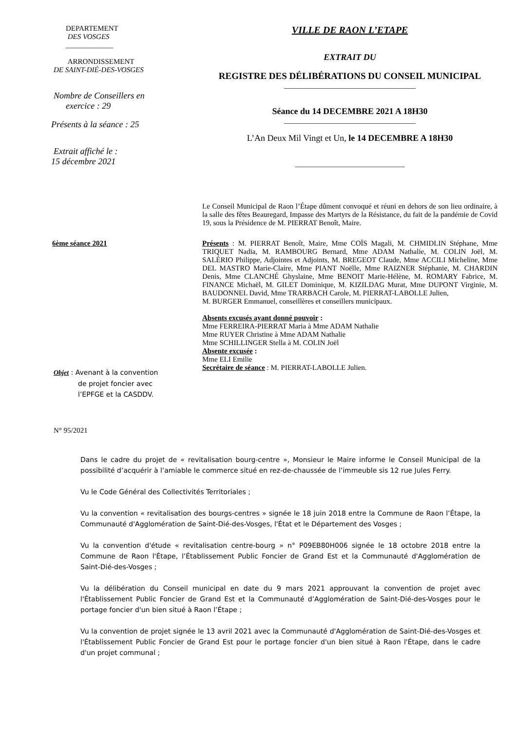DEPARTEMENT
DES VOSGES
_____________
ARRONDISSEMENT
DE SAINT-DIÉ-DES-VOSGES
Nombre de Conseillers en
exercice : 29
Présents à la séance : 25
Extrait affiché le :
15 décembre 2021
VILLE DE RAON L’ETAPE
EXTRAIT DU
REGISTRE DES DÉLIBÉRATIONS DU CONSEIL MUNICIPAL
____________________________________
Séance du 14 DECEMBRE 2021 A 18H30
____________________________________
L’An Deux Mil Vingt et Un, le 14 DECEMBRE A 18H30
______________________________
Le Conseil Municipal de Raon l’Étape dûment convoqué et réuni en dehors de son lieu ordinaire, à la salle des fêtes Beauregard, Impasse des Martyrs de la Résistance, du fait de la pandémie de Covid 19, sous la Présidence de M. PIERRAT Benoît, Maire.
6ème séance 2021
Objet : Avenant à la convention
de projet foncier avec
l’EPFGE et la CASDDV.
N° 95/2021
Présents : M. PIERRAT Benoît, Maire, Mme COÏS Magali, M. CHMIDLIN Stéphane, Mme TRIQUET Nadia, M. RAMBOURG Bernard, Mme ADAM Nathalie, M. COLIN Joël, M. SALÉRIO Philippe, Adjointes et Adjoints, M. BREGEOT Claude, Mme ACCILI Micheline, Mme DEL MASTRO Marie-Claire, Mme PIANT Noëlle, Mme RAIZNER Stéphanie, M. CHARDIN Denis, Mme CLANCHÉ Ghyslaine, Mme BENOIT Marie-Hélène, M. ROMARY Fabrice, M. FINANCE Michaël, M. GILET Dominique, M. KIZILDAG Murat, Mme DUPONT Virginie, M. BAUDONNEL David, Mme TRARBACH Carole, M. PIERRAT-LABOLLE Julien,
M. BURGER Emmanuel, conseillères et conseillers municipaux.
Absents excusés ayant donné pouvoir :
Mme FERREIRA-PIERRAT Maria à Mme ADAM Nathalie
Mme RUYER Christine à Mme ADAM Nathalie
Mme SCHILLINGER Stella à M. COLIN Joël
Absente excusée :
Mme ELI Emilie
Secrétaire de séance : M. PIERRAT-LABOLLE Julien.
Dans le cadre du projet de « revitalisation bourg-centre », Monsieur le Maire informe le Conseil Municipal de la possibilité d’acquérir à l’amiable le commerce situé en rez-de-chaussée de l’immeuble sis 12 rue Jules Ferry.
Vu le Code Général des Collectivités Territoriales ;
Vu la convention « revitalisation des bourgs-centres » signée le 18 juin 2018 entre la Commune de Raon l’Étape, la Communauté d'Agglomération de Saint-Dié-des-Vosges, l'État et le Département des Vosges ;
Vu la convention d'étude « revitalisation centre-bourg » n° P09EB80H006 signée le 18 octobre 2018 entre la Commune de Raon l'Étape, l’Établissement Public Foncier de Grand Est et la Communauté d'Agglomération de Saint-Dié-des-Vosges ;
Vu la délibération du Conseil municipal en date du 9 mars 2021 approuvant la convention de projet avec l'Établissement Public Foncier de Grand Est et la Communauté d’Agglomération de Saint-Dié-des-Vosges pour le portage foncier d'un bien situé à Raon l’Étape ;
Vu la convention de projet signée le 13 avril 2021 avec la Communauté d'Agglomération de Saint-Dié-des-Vosges et l'Établissement Public Foncier de Grand Est pour le portage foncier d'un bien situé à Raon l'Étape, dans le cadre d'un projet communal ;